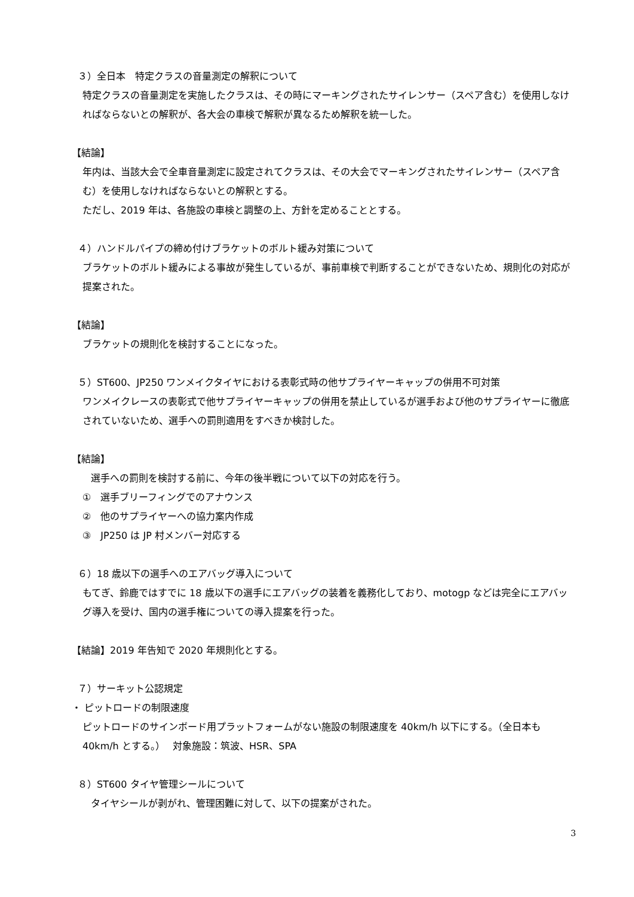３）全日本　特定クラスの音量測定の解釈について
特定クラスの音量測定を実施したクラスは、その時にマーキングされたサイレンサー（スペア含む）を使用しなければならないとの解釈が、各大会の車検で解釈が異なるため解釈を統一した。
【結論】
年内は、当該大会で全車音量測定に設定されてクラスは、その大会でマーキングされたサイレンサー（スペア含む）を使用しなければならないとの解釈とする。
ただし、2019 年は、各施設の車検と調整の上、方針を定めることとする。
４）ハンドルパイプの締め付けブラケットのボルト緩み対策について
ブラケットのボルト緩みによる事故が発生しているが、事前車検で判断することができないため、規則化の対応が提案された。
【結論】
ブラケットの規則化を検討することになった。
５）ST600、JP250 ワンメイクタイヤにおける表彰式時の他サプライヤーキャップの併用不可対策
ワンメイクレースの表彰式で他サプライヤーキャップの併用を禁止しているが選手および他のサプライヤーに徹底されていないため、選手への罰則適用をすべきか検討した。
【結論】
選手への罰則を検討する前に、今年の後半戦について以下の対応を行う。
①　選手ブリーフィングでのアナウンス
②　他のサプライヤーへの協力案内作成
③　JP250 は JP 村メンバー対応する
６）18 歳以下の選手へのエアバッグ導入について
もてぎ、鈴鹿ではすでに 18 歳以下の選手にエアバッグの装着を義務化しており、motogp などは完全にエアバッグ導入を受け、国内の選手権についての導入提案を行った。
【結論】2019 年告知で 2020 年規則化とする。
７）サーキット公認規定
・ ピットロードの制限速度
ピットロードのサインボード用プラットフォームがない施設の制限速度を 40km/h 以下にする。（全日本も 40km/h とする。）　 対象施設：筑波、HSR、SPA
８）ST600 タイヤ管理シールについて
タイヤシールが剥がれ、管理困難に対して、以下の提案がされた。
3